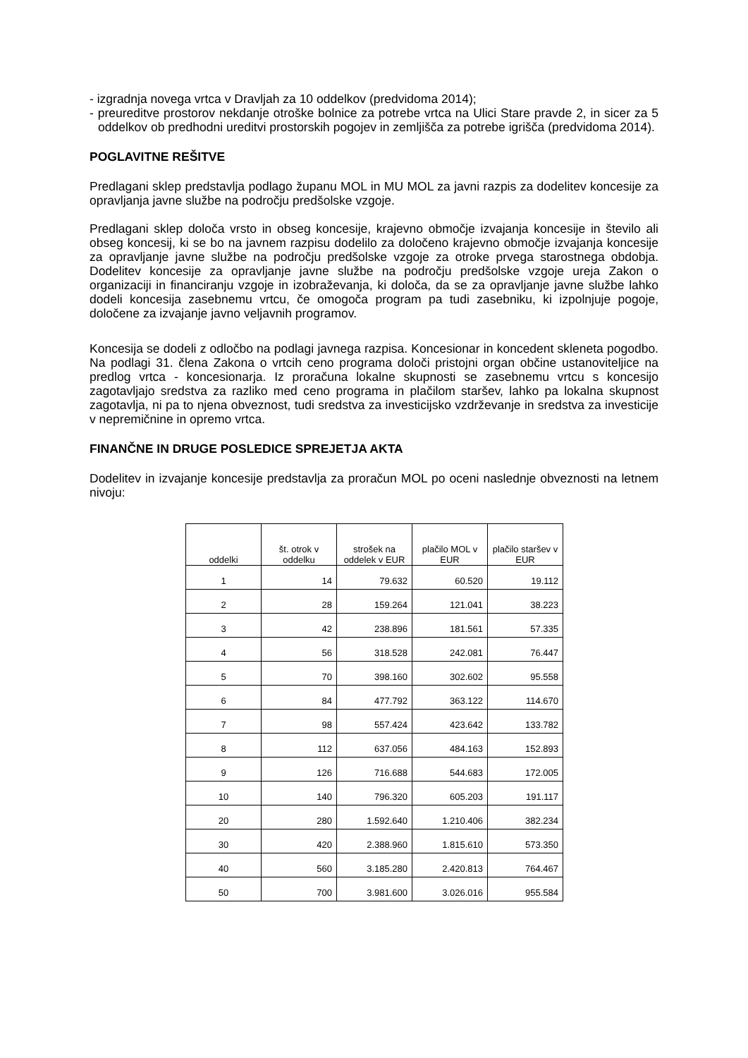- izgradnja novega vrtca v Dravljah za 10 oddelkov (predvidoma 2014);
- preureditve prostorov nekdanje otroške bolnice za potrebe vrtca na Ulici Stare pravde 2, in sicer za 5 oddelkov ob predhodni ureditvi prostorskih pogojev in zemljišča za potrebe igrišča (predvidoma 2014).
POGLAVITNE REŠITVE
Predlagani sklep predstavlja podlago županu MOL in MU MOL za javni razpis za dodelitev koncesije za opravljanja javne službe na področju predšolske vzgoje.
Predlagani sklep določa vrsto in obseg koncesije, krajevno območje izvajanja koncesije in število ali obseg koncesij, ki se bo na javnem razpisu dodelilo za določeno krajevno območje izvajanja koncesije za opravljanje javne službe na področju predšolske vzgoje za otroke prvega starostnega obdobja. Dodelitev koncesije za opravljanje javne službe na področju predšolske vzgoje ureja Zakon o organizaciji in financiranju vzgoje in izobraževanja, ki določa, da se za opravljanje javne službe lahko dodeli koncesija zasebnemu vrtcu, če omogoča program pa tudi zasebniku, ki izpolnjuje pogoje, določene za izvajanje javno veljavnih programov.
Koncesija se dodeli z odločbo na podlagi javnega razpisa. Koncesionar in koncedent skleneta pogodbo. Na podlagi 31. člena Zakona o vrtcih ceno programa določi pristojni organ občine ustanoviteljice na predlog vrtca - koncesionarja. Iz proračuna lokalne skupnosti se zasebnemu vrtcu s koncesijo zagotavljajo sredstva za razliko med ceno programa in plačilom staršev, lahko pa lokalna skupnost zagotavlja, ni pa to njena obveznost, tudi sredstva za investicijsko vzdrževanje in sredstva za investicije v nepremičnine in opremo vrtca.
FINANČNE IN DRUGE POSLEDICE SPREJETJA AKTA
Dodelitev in izvajanje koncesije predstavlja za proračun MOL po oceni naslednje obveznosti na letnem nivoju:
| oddelki | št. otrok v oddelku | strošek na oddelek v EUR | plačilo MOL v EUR | plačilo staršev v EUR |
| --- | --- | --- | --- | --- |
| 1 | 14 | 79.632 | 60.520 | 19.112 |
| 2 | 28 | 159.264 | 121.041 | 38.223 |
| 3 | 42 | 238.896 | 181.561 | 57.335 |
| 4 | 56 | 318.528 | 242.081 | 76.447 |
| 5 | 70 | 398.160 | 302.602 | 95.558 |
| 6 | 84 | 477.792 | 363.122 | 114.670 |
| 7 | 98 | 557.424 | 423.642 | 133.782 |
| 8 | 112 | 637.056 | 484.163 | 152.893 |
| 9 | 126 | 716.688 | 544.683 | 172.005 |
| 10 | 140 | 796.320 | 605.203 | 191.117 |
| 20 | 280 | 1.592.640 | 1.210.406 | 382.234 |
| 30 | 420 | 2.388.960 | 1.815.610 | 573.350 |
| 40 | 560 | 3.185.280 | 2.420.813 | 764.467 |
| 50 | 700 | 3.981.600 | 3.026.016 | 955.584 |